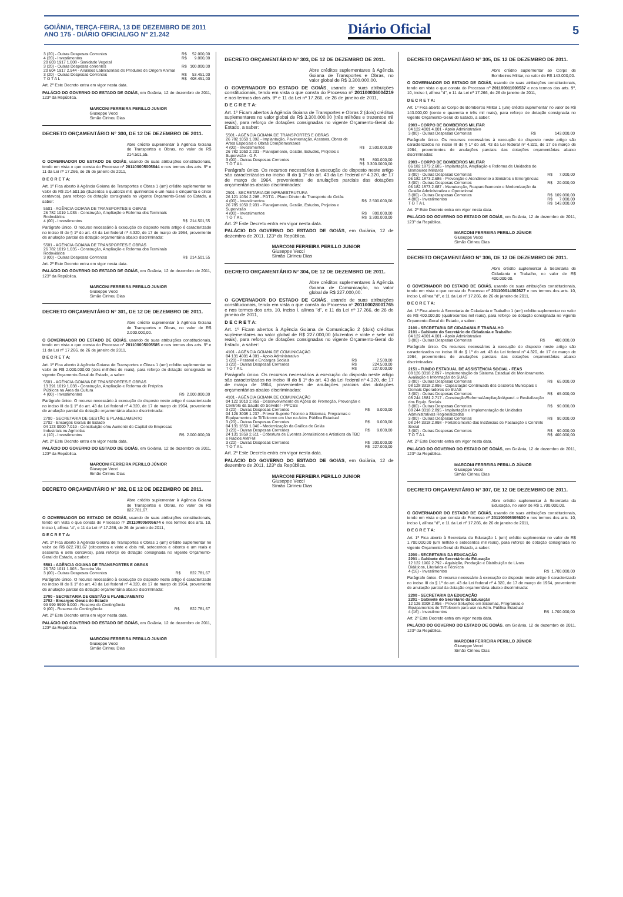GOIÂNIA, TERÇA-FEIRA, 13 DE DEZEMBRO DE 2011
ANO 175 - DIÁRIO OFICIAL/GO Nº 21.242
Diário Oficial
5
| 3 (20) - Outras Despesas Correntes | R$ | 52.000,00 |
| 4 (20) - Investimentos | R$ | 9.000,00 |
| 20 603 1917 1.008 - Sanidade Vegetal | | |
| 3 (20) - Outras Despesas correntes | R$ | 100.000,00 |
| 20 604 1917 2.944 - Análises Laboratoriais de Produtos de Origem Animal | | |
| 3 (20) - Outras Despesas Correntes | R$ | 53.451,00 |
| T O T A L | R$ | 408.451,00 |
Art. 2º Este Decreto entra em vigor nesta data.
PALÁCIO DO GOVERNO DO ESTADO DE GOIÁS, em Goiânia, 12 de dezembro de 2011, 123º da República.
MARCONI FERREIRA PERILLO JUNIOR
Giuseppe Vecci
Simão Cirineu Dias
DECRETO ORÇAMENTÁRIO N° 300, DE 12 DE DEZEMBRO DE 2011.
Abre crédito suplementar à Agência Goiana de Transportes e Obras, no valor de R$ 214.501,55.
O GOVERNADOR DO ESTADO DE GOIÁS, usando de suas atribuições constitucionais, tendo em vista o que consta do Processo nº 201100005005644 e nos termos dos arts. 9º e 11 da Lei nº 17.266, de 26 de janeiro de 2011,
D E C R E T A:
Art. 1º Fica aberto à Agência Goiana de Transportes e Obras 1 (um) crédito suplementar no valor de R$ 214.501,55 (duzentos e quatorze mil, quinhentos e um reais e cinquenta e cinco centavos), para reforço de dotação consignada no vigente Orçamento-Geral do Estado, a saber:
| 5501 - AGÊNCIA GOIANA DE TRANSPORTES E OBRAS | | |
| 26 782 1019 1.035 - Construção, Ampliação e Reforma dos Terminais Rodoviários | | |
| 4 (00) - Investimentos | R$ | 214.501,55 |
Parágrafo único. O recurso necessário à execução do disposto neste artigo é caracterizado no inciso III do § 1º do art. 43 da Lei federal nº 4.320, de 17 de março de 1964, proveniente de anulação parcial da dotação orçamentária abaixo discriminada:
| 5501 - AGÊNCIA GOIANA DE TRANSPORTES E OBRAS | | |
| 26 782 1019 1.035 - Construção, Ampliação e Reforma dos Terminais Rodoviários | | |
| 3 (00) - Outras Despesas Correntes | R$ | 214.501,55 |
Art. 2º Este Decreto entra em vigor nesta data.
PALÁCIO DO GOVERNO DO ESTADO DE GOIÁS, em Goiânia, 12 de dezembro de 2011, 123º da República.
MARCONI FERREIRA PERILLO JUNIOR
Giuseppe Vecci
Simão Cirineu Dias
DECRETO ORÇAMENTÁRIO N° 301, DE 12 DE DEZEMBRO DE 2011.
Abre crédito suplementar à Agência Goiana de Transportes e Obras, no valor de R$ 2.000.000,00.
O GOVERNADOR DO ESTADO DE GOIÁS, usando de suas atribuições constitucionais, tendo em vista o que consta do Processo nº 201100005005585 e nos termos dos arts. 9º e 11 da Lei nº 17.266, de 26 de janeiro de 2011,
D E C R E T A:
Art. 1º Fica aberto à Agência Goiana de Transportes e Obras 1 (um) crédito suplementar no valor de R$ 2.000.000,00 (dois milhões de reais), para reforço de dotação consignada no vigente Orçamento-Geral do Estado, a saber:
| 5501 - AGÊNCIA GOIANA DE TRANSPORTES E OBRAS | | |
| 13 391 1019 1.038 - Construção, Ampliação e Reforma de Próprios Públicos na Área da Cultura | | |
| 4 (00) - Investimentos | R$ | 2.000.000,00 |
Parágrafo único. O recurso necessário à execução do disposto neste artigo é caracterizado no inciso III do § 1º do art. 43 da Lei federal nº 4.320, de 17 de março de 1964, proveniente de anulação parcial da dotação orçamentária abaixo discriminada:
| 2700 - SECRETARIA DE GESTÃO E PLANEJAMENTO | | |
| 2702 - Encargos Gerais do Estado | | |
| 04 123 0000 7.019 - Constituição e/ou Aumento de Capital de Empresas Industriais ou Agrícolas | | |
| 4 (10) - Investimentos | R$ | 2.000.000,00 |
Art. 2º Este Decreto entra em vigor nesta data.
PALÁCIO DO GOVERNO DO ESTADO DE GOIÁS, em Goiânia, 12 de dezembro de 2011, 123º da República.
MARCONI FERREIRA PERILLO JÚNIOR
Giuseppe Vecci
Simão Cirineu Dias
DECRETO ORÇAMENTÁRIO N° 302, DE 12 DE DEZEMBRO DE 2011.
Abre crédito suplementar à Agência Goiana de Transportes e Obras, no valor de R$ 822.781,67.
O GOVERNADOR DO ESTADO DE GOIÁS, usando de suas atribuições constitucionais, tendo em vista o que consta do Processo nº 201100005005674 e nos termos dos arts. 10, inciso I, alínea "a", e 11 da Lei nº 17.266, de 26 de janeiro de 2011,
D E C R E T A:
Art. 1º Fica aberto à Agência Goiana de Transportes e Obras 1 (um) crédito suplementar no valor de R$ 822.781,67 (oitocentos e vinte e dois mil, setecentos e oitenta e um reais e sessenta e sete centavos), para reforço de dotação consignada no vigente Orçamento-Geral do Estado, a saber:
| 5501 - AGÊNCIA GOIANA DE TRANSPORTES E OBRAS | | |
| 26 782 1011 1.003 - Terceira Via | | |
| 3 (00) - Outras Despesas Correntes | R$ | 822.781,67 |
Parágrafo único. O recurso necessário à execução do disposto neste artigo é caracterizado no inciso III do § 1º do art. 43 da Lei federal nº 4.320, de 17 de março de 1964, proveniente de anulação parcial da dotação orçamentária abaixo discriminada:
| 2700 - SECRETARIA DE GESTÃO E PLANEJAMENTO | | |
| 2702 - Encargos Gerais do Estado | | |
| 99 999 9999 9.000 - Reserva de Contingência | | |
| 9 (00) - Reserva de Contingência | R$ | 822.781,67 |
Art. 2º Este Decreto entra em vigor nesta data.
PALÁCIO DO GOVERNO DO ESTADO DE GOIÁS, em Goiânia, 12 de dezembro de 2011, 123º da República.
MARCONI FERREIRA PERILLO JUNIOR
Giuseppe Vecci
Simão Cirineu Dias
DECRETO ORÇAMENTÁRIO N° 303, DE 12 DE DEZEMBRO DE 2011.
Abre créditos suplementares à Agência Goiana de Transportes e Obras, no valor global de R$ 3.300.000,00.
O GOVERNADOR DO ESTADO DE GOIÁS, usando de suas atribuições constitucionais, tendo em vista o que consta do Processo nº 201100036004219 e nos termos dos arts. 9º e 11 da Lei nº 17.266, de 26 de janeiro de 2011,
D E C R E T A:
Art. 1º Ficam abertos à Agência Goiana de Transportes e Obras 2 (dois) créditos suplementares no valor global de R$ 3.300.000,00 (três milhões e trezentos mil reais), para reforço de dotações consignadas no vigente Orçamento-Geral do Estado, a saber:
| 5501 - AGÊNCIA GOIANA DE TRANSPORTES E OBRAS | | |
| 26 782 1050 1.092 - Implantação, Pavimentação, Acessos, Obras de Artes Especiais e Obras Complementares | | |
| 4 (00) - Investimentos | R$ | 2.500.000,00 |
| 26 782 1050 2.231 - Planejamento, Gestão, Estudos, Projetos e Supervisão - G.P. | | |
| 3 (00) - Outras Despesas Correntes | R$ | 800.000,00 |
| T O T A L | R$ | 3.300.0000,00 |
Parágrafo único. Os recursos necessários à execução do disposto neste artigo são caracterizados no inciso III do § 1º do art. 43 da Lei federal nº 4.320, de 17 de março de 1964, provenientes de anulações parciais das dotações orçamentárias abaixo discriminadas:
| 2501 - SECRETARIA DE INFRAESTRUTURA | | |
| 26 121 1034 2.298 - PDTG - Plano Diretor de Transporte de Goiás | | |
| 4 (00) - Investimentos | R$ | 2.500.000,00 |
| 26 785 1050 2.931 - Planejamento, Gestão, Estudos, Projetos e Supervisão | | |
| 4 (00) - Investimentos | R$ | 800.000,00 |
| T O T A L | R$ | 3.300.000,00 |
Art. 2º Este Decreto entra em vigor nesta data.
PALÁCIO DO GOVERNO DO ESTADO DE GOIÁS, em Goiânia, 12 de dezembro de 2011, 123º da República.
MARCONI FERREIRA PERILLO JUNIOR
Giuseppe Vecci
Simão Cirineu Dias
DECRETO ORÇAMENTÁRIO N° 304, DE 12 DE DEZEMBRO DE 2011.
Abre créditos suplementares à Agência Goiana de Comunicação, no valor global de R$ 227.000,00.
O GOVERNADOR DO ESTADO DE GOIÁS, usando de suas atribuições constitucionais, tendo em vista o que consta do Processo nº 201100028001765 e nos termos dos arts. 10, inciso I, alínea "d", e 11 da Lei nº 17.266, de 26 de janeiro de 2011,
D E C R E T A:
Art. 1º Ficam abertos à Agência Goiana de Comunicação 2 (dois) créditos suplementares no valor global de R$ 227.000,00 (duzentos e vinte e sete mil reais), para reforço de dotações consignadas no vigente Orçamento-Geral do Estado, a saber:
| 4101 - AGÊNCIA GOIANA DE COMUNICAÇÃO | | |
| 04 131 4001 4.001 - Apoio Administrativo | | |
| 1 (20) - Pessoal e Encargos Sociais | R$ | 2.500,00 |
| 3 (20) - Outras Despesas Correntes | R$ | 224.500,00 |
| T O T A L | R$ | 227.000,00 |
Parágrafo único. Os recursos necessários à execução do disposto neste artigo são caracterizados no inciso III do § 1º do art. 43 da Lei federal nº 4.320, de 17 de março de 1964, provenientes de anulações parciais das dotações orçamentárias abaixo discriminadas:
| 4101 - AGÊNCIA GOIANA DE COMUNICAÇÃO | | |
| 04 122 3010 2.859 - Desenvolvimento de Ações de Promoção, Prevenção e Controle da Saúde do Servidor - PPCSS | | |
| 3 (20) - Outras Despesas Correntes | R$ | 9.000,00 |
| 04 126 3008 1.237 - Prover Suporte Técnico a Sistemas, Programas e Equipamentos de Ti/Telecom em Uso na Adm. Pública Estadual | | |
| 3 (20) - Outras Despesas Correntes | R$ | 9.000,00 |
| 04 131 1859 1.046 - Modernização da Gráfica de Goiás | | |
| 3 (20) - Outras Despesas Correntes | R$ | 9.000,00 |
| 24 131 1859 2.611 - Cobertura de Eventos Jornalísticos e Artísticos da TBC e Rádios AM/FM | | |
| 3 (20) - Outras Despesas Correntes | R$ | 200.000,00 |
| T O T A L | R$ | 227.000,00 |
Art. 2º Este Decreto entra em vigor nesta data.
PALÁCIO DO GOVERNO DO ESTADO DE GOIÁS, em Goiânia, 12 de dezembro de 2011, 123º da República.
MARCONI FERREIRA PERILLO JUNIOR
Giuseppe Vecci
Simão Cirineu Dias
DECRETO ORÇAMENTÁRIO N° 305, DE 12 DE DEZEMBRO DE 2011.
Abre crédito suplementar ao Corpo de Bombeiros Militar, no valor de R$ 143.000,00.
O GOVERNADOR DO ESTADO DE GOIÁS, usando de suas atribuições constitucionais, tendo em vista o que consta do Processo nº 201100011000537 e nos termos dos arts. 9º, 10, inciso I, alínea "d", e 11 da Lei nº 17.266, de 26 de janeiro de 2011,
D E C R E T A:
Art. 1º Fica aberto ao Corpo de Bombeiros Militar 1 (um) crédito suplementar no valor de R$ 143.000,00 (cento e quarenta e três mil reais), para reforço de dotação consignada no vigente Orçamento-Geral do Estado, a saber:
| 2903 - CORPO DE BOMBEIROS MILITAR | | |
| 04 122 4001 4.001 - Apoio Administrativo | | |
| 3 (00) - Outras Despesas Correntes | R$ | 143.000,00 |
Parágrafo único. Os recursos necessários à execução do disposto neste artigo são caracterizados no inciso III do § 1º do art. 43 da Lei federal nº 4.320, de 17 de março de 1964, provenientes de anulações parciais das dotações orçamentárias abaixo discriminadas:
| 2903 - CORPO DE BOMBEIROS MILITAR | | |
| 06 182 1873 2.685 - Implantação, Ampliação e Reforma de Unidades de Bombeiros Militares | | |
| 3 (00) - Outras Despesas Correntes | R$ | 7.000,00 |
| 06 182 1873 2.686 - Prevenção e Atendimento a Sinistros e Emergências | | |
| 3 (00) - Outras Despesas Correntes | R$ | 20.000,00 |
| 06 182 1873 2.687 - Manutenção, Reaparelhamento e Modernização da Gestão Administrativa e Operacional | | |
| 3 (00) - Outras Despesas Correntes | R$ | 109.000,00 |
| 4 (00) - Investimentos | R$ | 7.000,00 |
| T O T A L | R$ | 143.000,00 |
Art. 2º Este Decreto entra em vigor nesta data.
PALÁCIO DO GOVERNO DO ESTADO DE GOIÁS, em Goiânia, 12 de dezembro de 2011, 123º da República.
MARCONI FERREIRA PERILLO JÚNIOR
Giuseppe Vecci
Simão Cirineu Dias
DECRETO ORÇAMENTÁRIO N° 306, DE 12 DE DEZEMBRO DE 2011.
Abre crédito suplementar à Secretaria de Cidadania e Trabalho, no valor de R$ 400.000,00.
O GOVERNADOR DO ESTADO DE GOIÁS, usando de suas atribuições constitucionais, tendo em vista o que consta do Processo nº 201100014002627 e nos termos dos arts. 10, inciso I, alínea "d", e 11 da Lei nº 17.266, de 26 de janeiro de 2011,
D E C R E T A:
Art. 1º Fica aberto à Secretaria de Cidadania e Trabalho 1 (um) crédito suplementar no valor de R$ 400.000,00 (quatrocentos mil reais), para reforço de dotação consignada no vigente Orçamento-Geral do Estado, a saber:
| 2100 - SECRETARIA DE CIDADANIA E TRABALHO | | |
| 2101 - Gabinete do Secretário de Cidadania e Trabalho | | |
| 04 122 4001 4.001 - Apoio Administrativo | | |
| 3 (00) - Outras Despesas Correntes | R$ | 400.000,00 |
Parágrafo único. Os recursos necessários à execução do disposto neste artigo são caracterizados no inciso III do § 1º do art. 43 da Lei federal nº 4.320, de 17 de março de 1964, provenientes de anulações parciais das dotações orçamentárias abaixo discriminadas:
| 2151 - FUNDO ESTADUAL DE ASSISTÊNCIA SOCIAL - FEAS | | |
| 08 126 3318 2.897 - Implementação do Sistema Estadual de Monitoramento, Avaliação e Informação do SUAS | | |
| 3 (00) - Outras Despesas Correntes | R$ | 65.000,00 |
| 08 128 3318 2.896 - Capacitação Continuada dos Gestores Municipais e Demais Operadores do SUAS | | |
| 3 (00) - Outras Despesas Correntes | R$ | 65.000,00 |
| 08 244 1881 2.717 - Construção/Reforma/Ampliação/Aparel. e Revitalização dos Equip. Sociais | | |
| 3 (00) - Outras Despesas Correntes | R$ | 90.000,00 |
| 08 244 3318 2.895 - Implantação e Implementação de Unidades Administrativas Regionalizadas | | |
| 3 (00) - Outras Despesas Correntes | R$ | 90.000,00 |
| 08 244 3318 2.898 - Fortalecimento das Instâncias de Pactuação e Controle Social | | |
| 3 (00) - Outras Despesas Correntes | R$ | 90.000,00 |
| T O T A L | R$ | 400.000,00 |
Art. 2º Este Decreto entra em vigor nesta data.
PALÁCIO DO GOVERNO DO ESTADO DE GOIÁS, em Goiânia, 12 de dezembro de 2011, 123º da República.
MARCONI FERREIRA PERILLO JÚNIOR
Giuseppe Vecci
Simão Cirineu Dias
DECRETO ORÇAMENTÁRIO N° 307, DE 12 DE DEZEMBRO DE 2011.
Abre crédito suplementar à Secretaria da Educação, no valor de R$ 1.700.000,00.
O GOVERNADOR DO ESTADO DE GOIÁS, usando de suas atribuições constitucionais, tendo em vista o que consta do Processo nº 201100005005630 e nos termos dos arts. 10, inciso I, alínea "d", e 11 da Lei nº 17.266, de 26 de janeiro de 2011,
D E C R E T A:
Art. 1º Fica aberto à Secretaria da Educação 1 (um) crédito suplementar no valor de R$ 1.700.000,00 (um milhão e setecentos mil reais), para reforço de dotação consignada no vigente Orçamento-Geral do Estado, a saber:
| 2200 - SECRETARIA DA EDUCAÇÃO | | |
| 2201 - Gabinete do Secretário da Educação | | |
| 12 122 1902 2.792 - Aquisição, Produção e Distribuição de Livros Didáticos, Literários e Técnicos | | |
| 4 (16) - Investimentos | R$ | 1.700.000,00 |
Parágrafo único. O recurso necessário à execução do disposto neste artigo é caracterizado no inciso III do § 1º do art. 43 da Lei federal nº 4.320, de 17 de março de 1964, proveniente de anulação parcial da dotação orçamentária abaixo discriminada:
| 2200 - SECRETARIA DA EDUCAÇÃO | | |
| 2201 - Gabinete do Secretário da Educação | | |
| 12 126 3008 2.856 - Prover Soluções em Sistemas, Programas e Equipamentos de Ti/Telecom para uso na Adm. Pública Estadual | | |
| 4 (16) - Investimentos | R$ | 1.700.000,00 |
Art. 2º Este Decreto entra em vigor nesta data.
PALÁCIO DO GOVERNO DO ESTADO DE GOIÁS, em Goiânia, 12 de dezembro de 2011, 123º da República.
MARCONI FERREIRA PERILLO JÚNIOR
Giuseppe Vecci
Simão Cirineu Dias